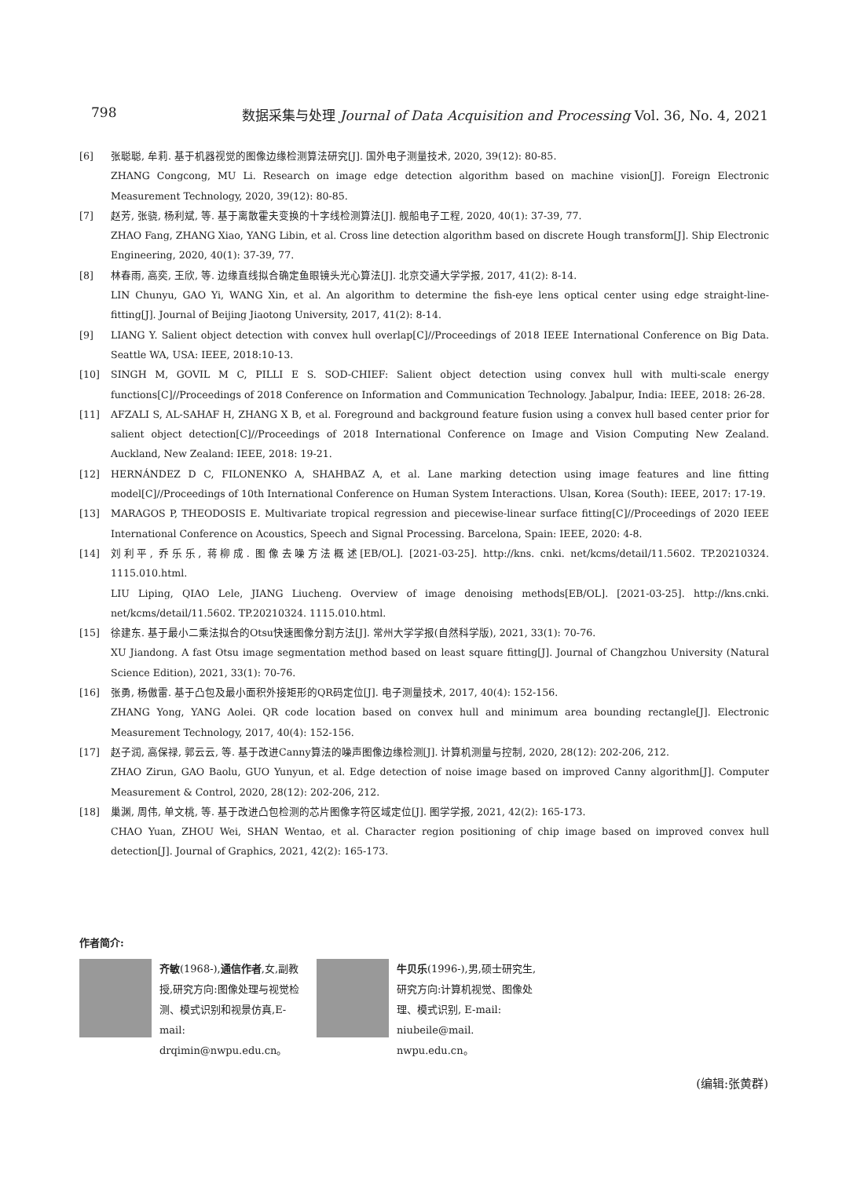798 数据采集与处理 Journal of Data Acquisition and Processing Vol. 36, No. 4, 2021
[6] 张聪聪, 牟莉. 基于机器视觉的图像边缘检测算法研究[J]. 国外电子测量技术, 2020, 39(12): 80-85.
ZHANG Congcong, MU Li. Research on image edge detection algorithm based on machine vision[J]. Foreign Electronic Measurement Technology, 2020, 39(12): 80-85.
[7] 赵芳, 张骁, 杨利斌, 等. 基于离散霍夫变换的十字线检测算法[J]. 舰船电子工程, 2020, 40(1): 37-39, 77.
ZHAO Fang, ZHANG Xiao, YANG Libin, et al. Cross line detection algorithm based on discrete Hough transform[J]. Ship Electronic Engineering, 2020, 40(1): 37-39, 77.
[8] 林春雨, 高奕, 王欣, 等. 边缘直线拟合确定鱼眼镜头光心算法[J]. 北京交通大学学报, 2017, 41(2): 8-14.
LIN Chunyu, GAO Yi, WANG Xin, et al. An algorithm to determine the fish-eye lens optical center using edge straight-line-fitting[J]. Journal of Beijing Jiaotong University, 2017, 41(2): 8-14.
[9] LIANG Y. Salient object detection with convex hull overlap[C]//Proceedings of 2018 IEEE International Conference on Big Data. Seattle WA, USA: IEEE, 2018:10-13.
[10] SINGH M, GOVIL M C, PILLI E S. SOD-CHIEF: Salient object detection using convex hull with multi-scale energy functions[C]//Proceedings of 2018 Conference on Information and Communication Technology. Jabalpur, India: IEEE, 2018: 26-28.
[11] AFZALI S, AL-SAHAF H, ZHANG X B, et al. Foreground and background feature fusion using a convex hull based center prior for salient object detection[C]//Proceedings of 2018 International Conference on Image and Vision Computing New Zealand. Auckland, New Zealand: IEEE, 2018: 19-21.
[12] HERNÁNDEZ D C, FILONENKO A, SHAHBAZ A, et al. Lane marking detection using image features and line fitting model[C]//Proceedings of 10th International Conference on Human System Interactions. Ulsan, Korea (South): IEEE, 2017: 17-19.
[13] MARAGOS P, THEODOSIS E. Multivariate tropical regression and piecewise-linear surface fitting[C]//Proceedings of 2020 IEEE International Conference on Acoustics, Speech and Signal Processing. Barcelona, Spain: IEEE, 2020: 4-8.
[14] 刘利平, 乔乐乐, 蒋柳成. 图像去噪方法概述[EB/OL]. [2021-03-25]. http://kns. cnki. net/kcms/detail/11.5602. TP.20210324. 1115.010.html.
LIU Liping, QIAO Lele, JIANG Liucheng. Overview of image denoising methods[EB/OL]. [2021-03-25]. http://kns.cnki. net/kcms/detail/11.5602. TP.20210324. 1115.010.html.
[15] 徐建东. 基于最小二乘法拟合的Otsu快速图像分割方法[J]. 常州大学学报(自然科学版), 2021, 33(1): 70-76.
XU Jiandong. A fast Otsu image segmentation method based on least square fitting[J]. Journal of Changzhou University (Natural Science Edition), 2021, 33(1): 70-76.
[16] 张勇, 杨傲雷. 基于凸包及最小面积外接矩形的QR码定位[J]. 电子测量技术, 2017, 40(4): 152-156.
ZHANG Yong, YANG Aolei. QR code location based on convex hull and minimum area bounding rectangle[J]. Electronic Measurement Technology, 2017, 40(4): 152-156.
[17] 赵子润, 高保禄, 郭云云, 等. 基于改进Canny算法的噪声图像边缘检测[J]. 计算机测量与控制, 2020, 28(12): 202-206, 212.
ZHAO Zirun, GAO Baolu, GUO Yunyun, et al. Edge detection of noise image based on improved Canny algorithm[J]. Computer Measurement & Control, 2020, 28(12): 202-206, 212.
[18] 巢渊, 周伟, 单文桃, 等. 基于改进凸包检测的芯片图像字符区域定位[J]. 图学学报, 2021, 42(2): 165-173.
CHAO Yuan, ZHOU Wei, SHAN Wentao, et al. Character region positioning of chip image based on improved convex hull detection[J]. Journal of Graphics, 2021, 42(2): 165-173.
作者简介:
齐敏(1968-),通信作者,女,副教授,研究方向:图像处理与视觉检测、模式识别和视景仿真,E-mail: drqimin@nwpu.edu.cn。
牛贝乐(1996-),男,硕士研究生,研究方向:计算机视觉、图像处理、模式识别, E-mail: niubeile@mail. nwpu.edu.cn。
(编辑:张黄群)